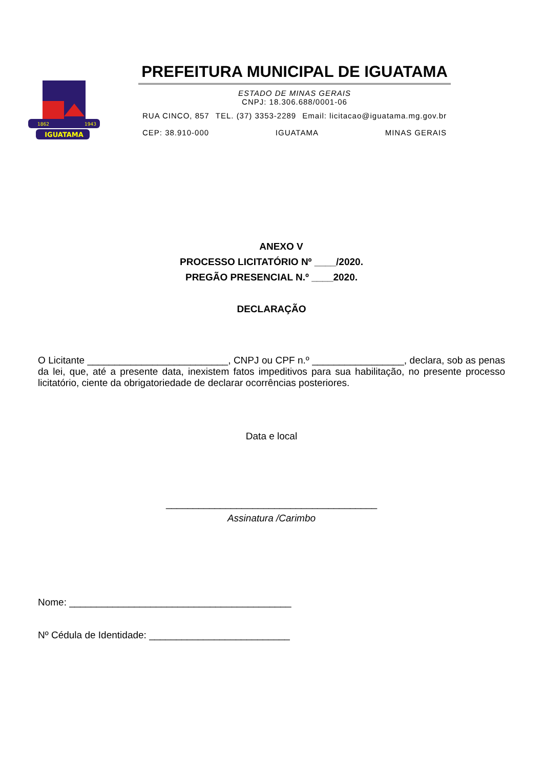IGUATAMA
1862
1943
PREFEITURA MUNICIPAL DE IGUATAMA
ESTADO DE MINAS GERAIS
CNPJ: 18.306.688/0001-06
RUA CINCO, 857 TEL. (37) 3353-2289 Email: licitacao@iguatama.mg.gov.br
CEP: 38.910-000 IGUATAMA MINAS GERAIS
ANEXO V
PROCESSO LICITATÓRIO Nº ____/2020.
PREGÃO PRESENCIAL N.º ____2020.
DECLARAÇÃO
O Licitante __________________________, CNPJ ou CPF n.º _________________, declara, sob as penas da lei, que, até a presente data, inexistem fatos impeditivos para sua habilitação, no presente processo licitatório, ciente da obrigatoriedade de declarar ocorrências posteriores.
Data e local
_______________________________________
Assinatura /Carimbo
Nome: _________________________________________
Nº Cédula de Identidade: __________________________